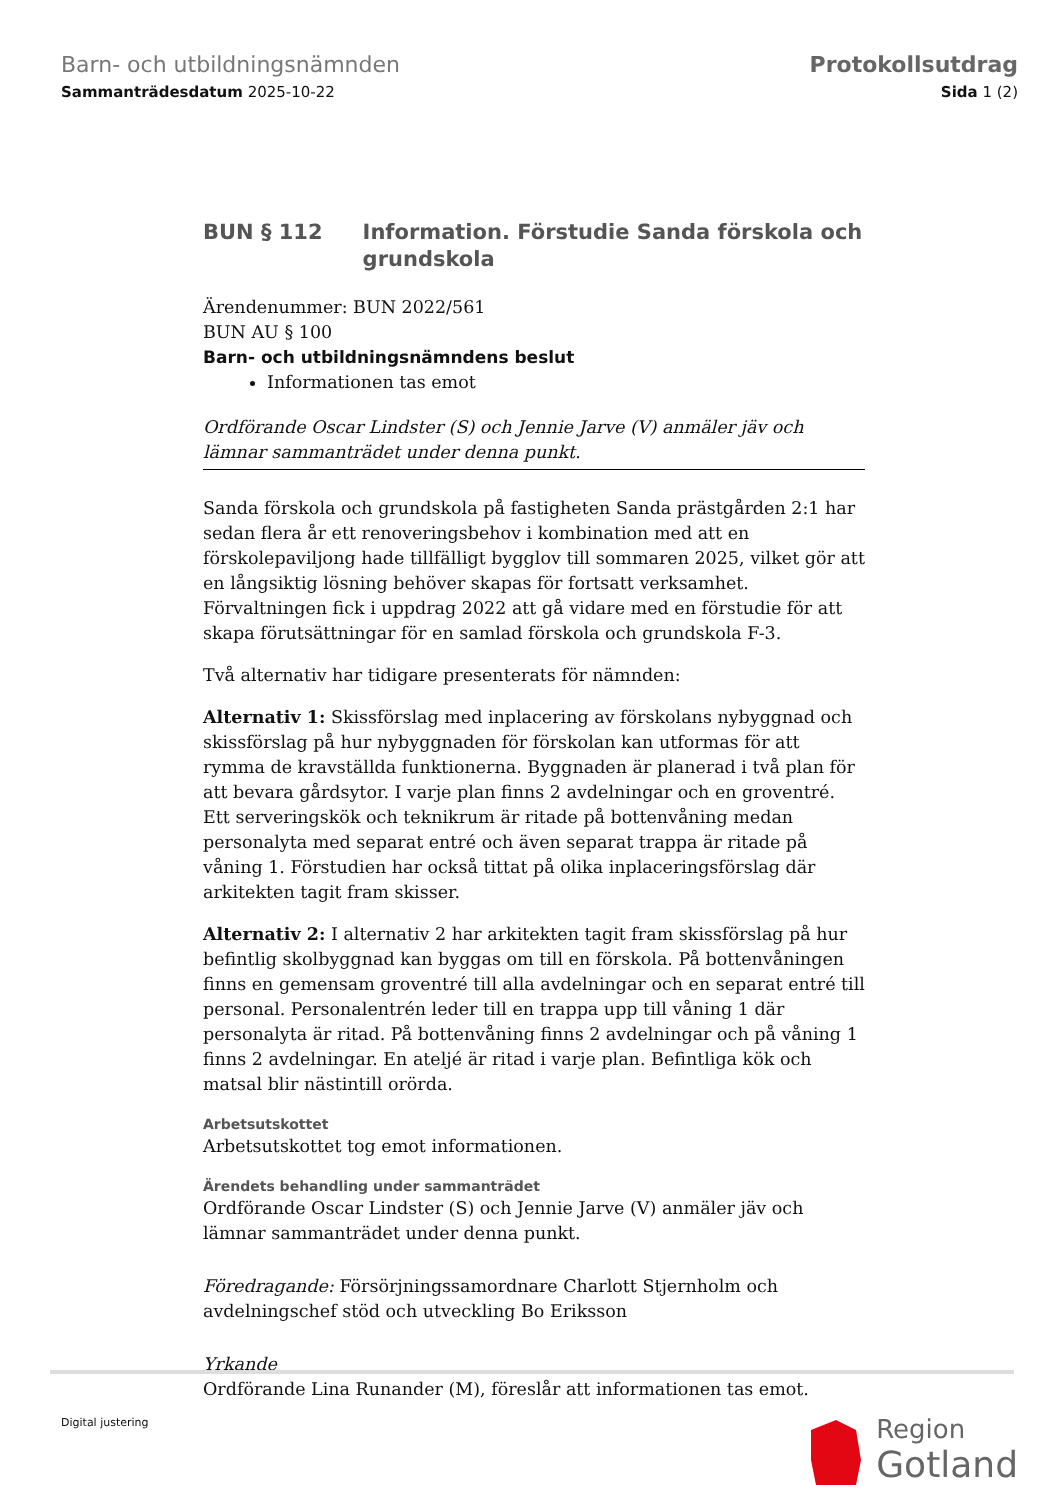Barn- och utbildningsnämnden
Sammanträdesdatum 2025-10-22
Protokollsutdrag
Sida 1 (2)
BUN § 112 Information. Förstudie Sanda förskola och grundskola
Ärendenummer: BUN 2022/561
BUN AU § 100
Barn- och utbildningsnämndens beslut
Informationen tas emot
Ordförande Oscar Lindster (S) och Jennie Jarve (V) anmäler jäv och lämnar sammanträdet under denna punkt.
Sanda förskola och grundskola på fastigheten Sanda prästgården 2:1 har sedan flera år ett renoveringsbehov i kombination med att en förskolepaviljong hade tillfälligt bygglov till sommaren 2025, vilket gör att en långsiktig lösning behöver skapas för fortsatt verksamhet. Förvaltningen fick i uppdrag 2022 att gå vidare med en förstudie för att skapa förutsättningar för en samlad förskola och grundskola F-3.
Två alternativ har tidigare presenterats för nämnden:
Alternativ 1: Skissförslag med inplacering av förskolans nybyggnad och skissförslag på hur nybyggnaden för förskolan kan utformas för att rymma de kravställda funktionerna. Byggnaden är planerad i två plan för att bevara gårdsytor. I varje plan finns 2 avdelningar och en groventré. Ett serveringskök och teknikrum är ritade på bottenvåning medan personalyta med separat entré och även separat trappa är ritade på våning 1. Förstudien har också tittat på olika inplaceringsförslag där arkitekten tagit fram skisser.
Alternativ 2: I alternativ 2 har arkitekten tagit fram skissförslag på hur befintlig skolbyggnad kan byggas om till en förskola. På bottenvåningen finns en gemensam groventré till alla avdelningar och en separat entré till personal. Personalentrén leder till en trappa upp till våning 1 där personalyta är ritad. På bottenvåning finns 2 avdelningar och på våning 1 finns 2 avdelningar. En ateljé är ritad i varje plan. Befintliga kök och matsal blir nästintill orörda.
Arbetsutskottet
Arbetsutskottet tog emot informationen.
Ärendets behandling under sammanträdet
Ordförande Oscar Lindster (S) och Jennie Jarve (V) anmäler jäv och lämnar sammanträdet under denna punkt.
Föredragande: Försörjningssamordnare Charlott Stjernholm och avdelningschef stöd och utveckling Bo Eriksson
Yrkande
Ordförande Lina Runander (M), föreslår att informationen tas emot.
Digital justering
Region
Gotland